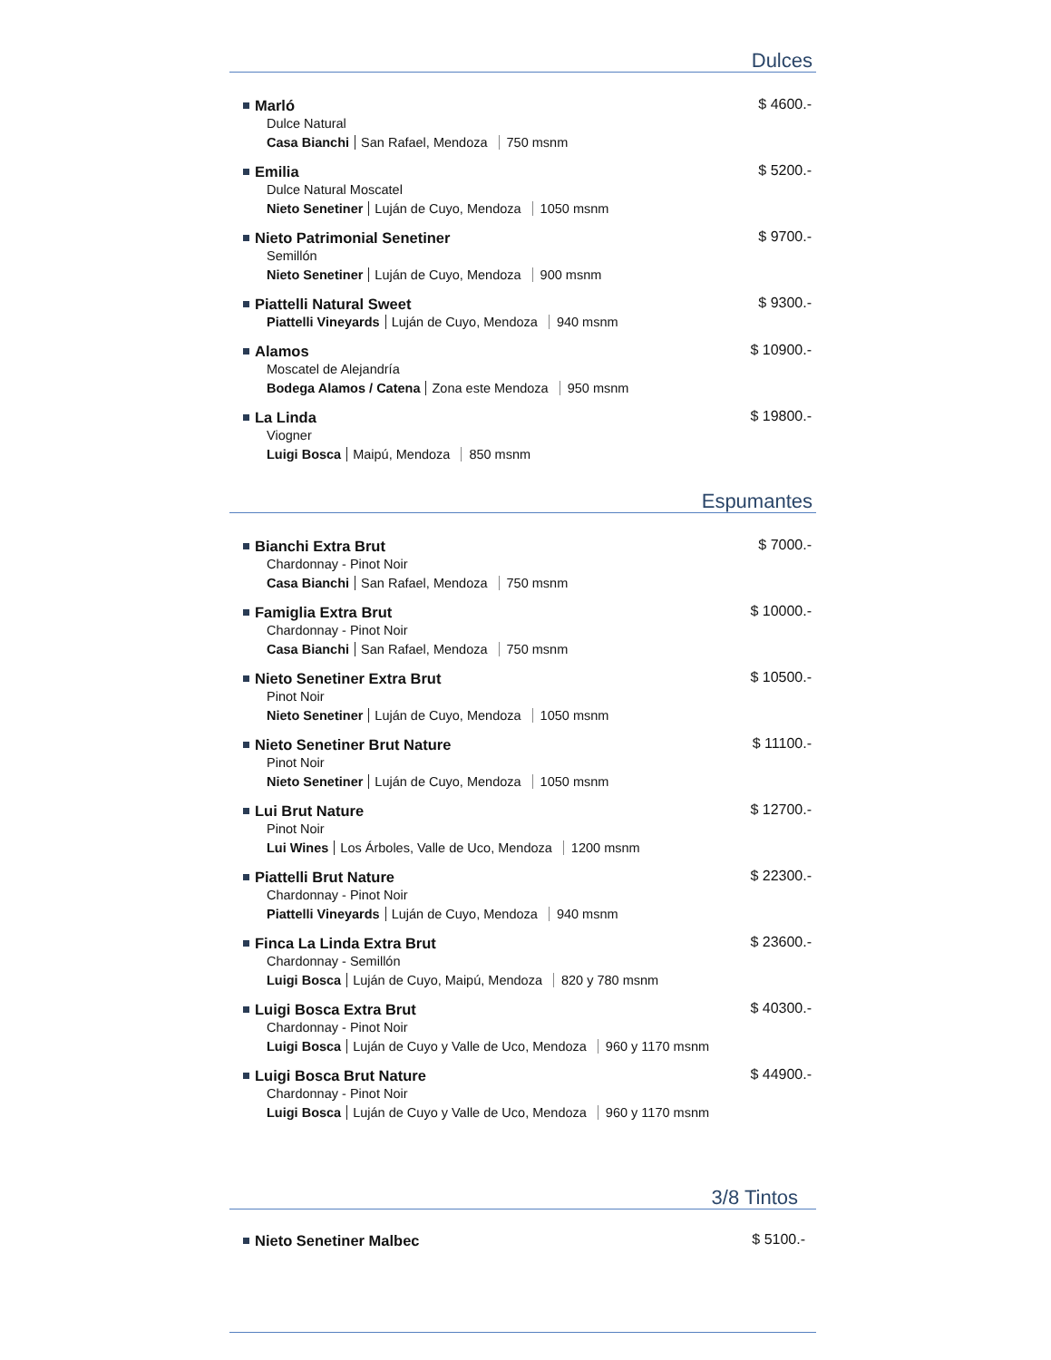Dulces
Marló
$ 4600.-
Dulce Natural
Casa Bianchi San Rafael, Mendoza 750 msnm
Emilia
$ 5200.-
Dulce Natural Moscatel
Nieto Senetiner Luján de Cuyo, Mendoza 1050 msnm
Nieto Patrimonial Senetiner
$ 9700.-
Semillón
Nieto Senetiner Luján de Cuyo, Mendoza 900 msnm
Piattelli Natural Sweet
$ 9300.-
Piattelli Vineyards Luján de Cuyo, Mendoza 940 msnm
Alamos
$ 10900.-
Moscatel de Alejandría
Bodega Alamos / Catena Zona este Mendoza 950 msnm
La Linda
$ 19800.-
Viogner
Luigi Bosca Maipú, Mendoza 850 msnm
Espumantes
Bianchi Extra Brut
$ 7000.-
Chardonnay - Pinot Noir
Casa Bianchi San Rafael, Mendoza 750 msnm
Famiglia Extra Brut
$ 10000.-
Chardonnay - Pinot Noir
Casa Bianchi San Rafael, Mendoza 750 msnm
Nieto Senetiner Extra Brut
$ 10500.-
Pinot Noir
Nieto Senetiner Luján de Cuyo, Mendoza 1050 msnm
Nieto Senetiner Brut Nature
$ 11100.-
Pinot Noir
Nieto Senetiner Luján de Cuyo, Mendoza 1050 msnm
Lui Brut Nature
$ 12700.-
Pinot Noir
Lui Wines Los Árboles, Valle de Uco, Mendoza 1200 msnm
Piattelli Brut Nature
$ 22300.-
Chardonnay - Pinot Noir
Piattelli Vineyards Luján de Cuyo, Mendoza 940 msnm
Finca La Linda Extra Brut
$ 23600.-
Chardonnay - Semillón
Luigi Bosca Luján de Cuyo, Maipú, Mendoza 820 y 780 msnm
Luigi Bosca Extra Brut
$ 40300.-
Chardonnay - Pinot Noir
Luigi Bosca Luján de Cuyo y Valle de Uco, Mendoza 960 y 1170 msnm
Luigi Bosca Brut Nature
$ 44900.-
Chardonnay - Pinot Noir
Luigi Bosca Luján de Cuyo y Valle de Uco, Mendoza 960 y 1170 msnm
3/8 Tintos
Nieto Senetiner Malbec
$ 5100.-